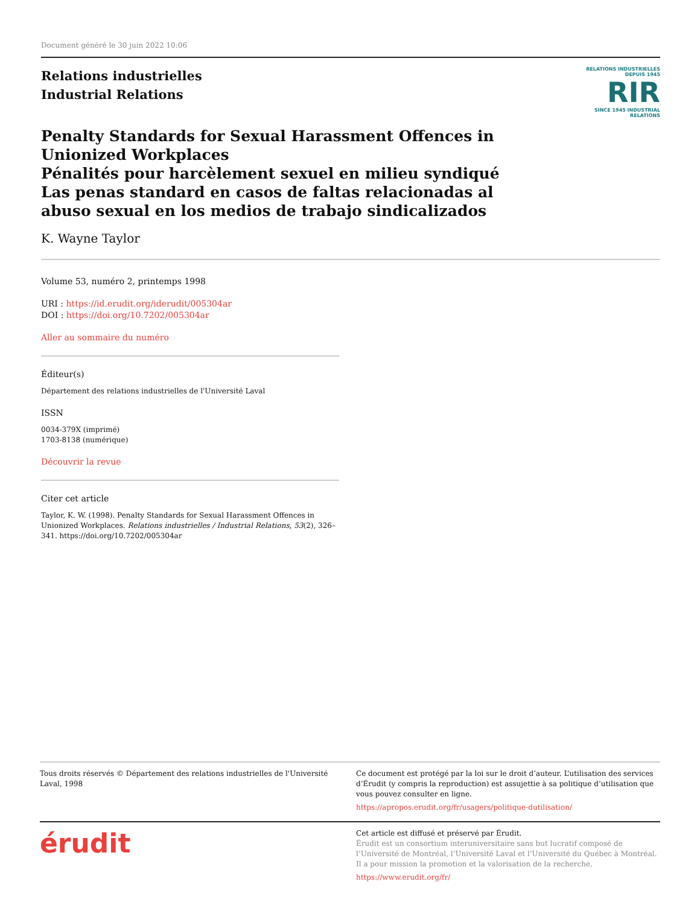Document généré le 30 juin 2022 10:06
Relations industrielles
Industrial Relations
RELATIONS INDUSTRIELLES
DEPUIS 1945
RIR
SINCE 1945 INDUSTRIAL RELATIONS
Penalty Standards for Sexual Harassment Offences in Unionized Workplaces
Pénalités pour harcèlement sexuel en milieu syndiqué
Las penas standard en casos de faltas relacionadas al abuso sexual en los medios de trabajo sindicalizados
K. Wayne Taylor
Volume 53, numéro 2, printemps 1998
URI : https://id.erudit.org/iderudit/005304ar
DOI : https://doi.org/10.7202/005304ar
Aller au sommaire du numéro
Éditeur(s)
Département des relations industrielles de l'Université Laval
ISSN
0034-379X (imprimé)
1703-8138 (numérique)
Découvrir la revue
Citer cet article
Taylor, K. W. (1998). Penalty Standards for Sexual Harassment Offences in Unionized Workplaces. Relations industrielles / Industrial Relations, 53(2), 326–341. https://doi.org/10.7202/005304ar
Tous droits réservés © Département des relations industrielles de l'Université Laval, 1998
Ce document est protégé par la loi sur le droit d’auteur. L’utilisation des services d’Érudit (y compris la reproduction) est assujettie à sa politique d’utilisation que vous pouvez consulter en ligne.
https://apropos.erudit.org/fr/usagers/politique-dutilisation/
érudit
Cet article est diffusé et préservé par Érudit.
Érudit est un consortium interuniversitaire sans but lucratif composé de l’Université de Montréal, l’Université Laval et l’Université du Québec à Montréal. Il a pour mission la promotion et la valorisation de la recherche.
https://www.erudit.org/fr/